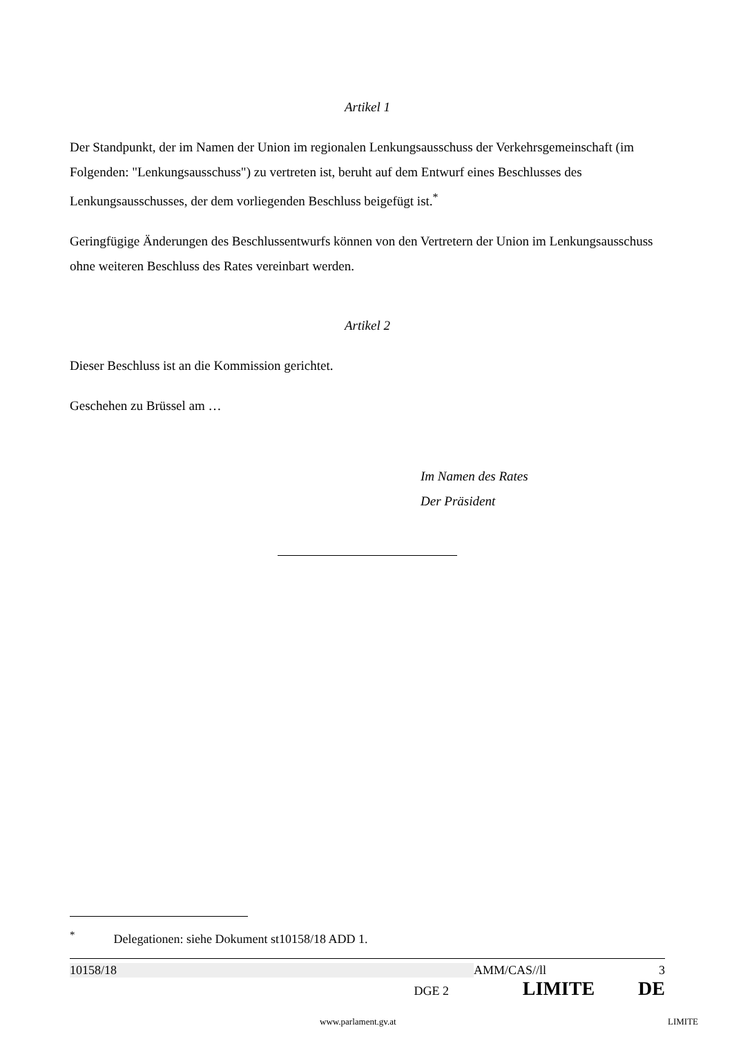Artikel 1
Der Standpunkt, der im Namen der Union im regionalen Lenkungsausschuss der Verkehrsgemeinschaft (im Folgenden: "Lenkungsausschuss") zu vertreten ist, beruht auf dem Entwurf eines Beschlusses des Lenkungsausschusses, der dem vorliegenden Beschluss beigefügt ist.<sup>*</sup>
Geringfügige Änderungen des Beschlussentwurfs können von den Vertretern der Union im Lenkungsausschuss ohne weiteren Beschluss des Rates vereinbart werden.
Artikel 2
Dieser Beschluss ist an die Kommission gerichtet.
Geschehen zu Brüssel am …
Im Namen des Rates
Der Präsident
<sup>*</sup> Delegationen: siehe Dokument st10158/18 ADD 1.
10158/18 AMM/CAS//ll 3
DGE 2 LIMITE DE
www.parlament.gv.at LIMITE